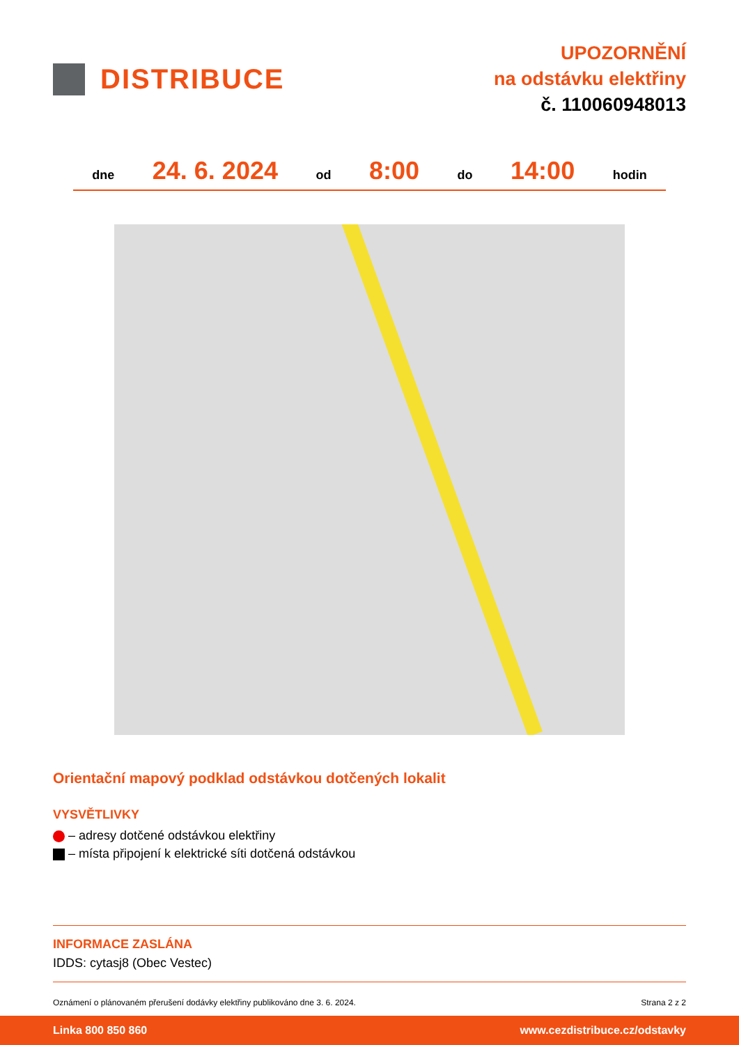DISTRIBUCE
UPOZORNĚNÍ
na odstávku elektřiny
č. 110060948013
dne 24. 6. 2024 od 8:00 do 14:00 hodin
Orientační mapový podklad odstávkou dotčených lokalit
VYSVĚTLIVKY
– adresy dotčené odstávkou elektřiny
– místa připojení k elektrické síti dotčená odstávkou
INFORMACE ZASLÁNA
IDDS: cytasj8 (Obec Vestec)
Oznámení o plánovaném přerušení dodávky elektřiny publikováno dne 3. 6. 2024. Strana 2 z 2
Linka 800 850 860 www.cezdistribuce.cz/odstavky